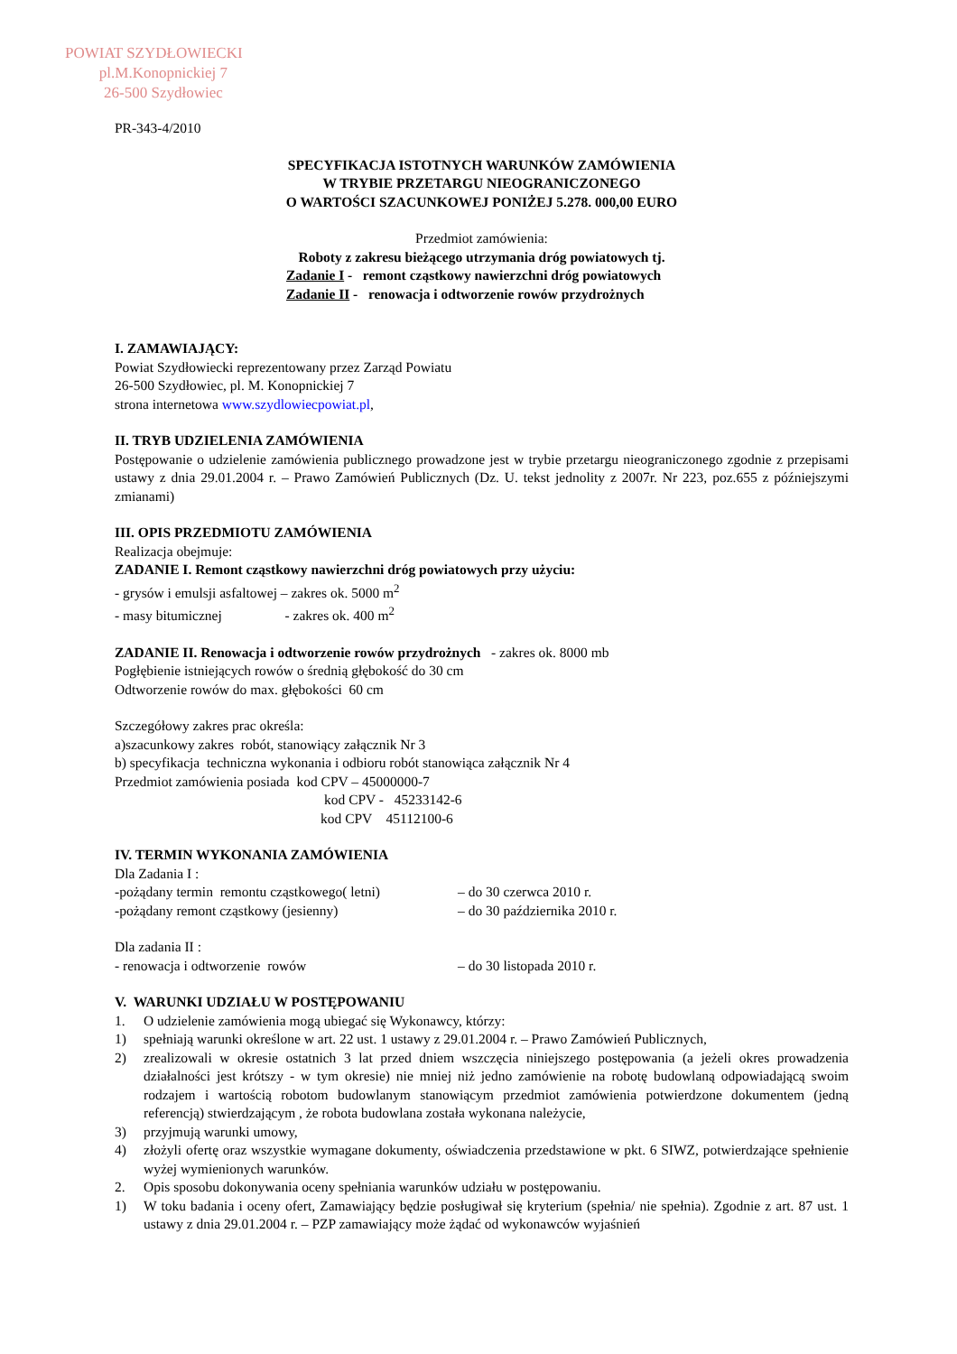POWIAT SZYDŁOWIECKI
pl.M.Konopnickiej 7
26-500 Szydłowiec
PR-343-4/2010
SPECYFIKACJA ISTOTNYCH WARUNKÓW ZAMÓWIENIA
W TRYBIE PRZETARGU NIEOGRANICZONEGO
O WARTOŚCI SZACUNKOWEJ PONIŻEJ 5.278. 000,00 EURO
Przedmiot zamówienia:
Roboty z zakresu bieżącego utrzymania dróg powiatowych tj.
Zadanie I - remont cząstkowy nawierzchni dróg powiatowych
Zadanie II - renowacja i odtworzenie rowów przydrożnych
I. ZAMAWIAJĄCY:
Powiat Szydłowiecki reprezentowany przez Zarząd Powiatu
26-500 Szydłowiec, pl. M. Konopnickiej 7
strona internetowa www.szydlowiecpowiat.pl,
II. TRYB UDZIELENIA ZAMÓWIENIA
Postępowanie o udzielenie zamówienia publicznego prowadzone jest w trybie przetargu nieograniczonego zgodnie z przepisami ustawy z dnia 29.01.2004 r. – Prawo Zamówień Publicznych (Dz. U. tekst jednolity z 2007r. Nr 223, poz.655 z późniejszymi zmianami)
III. OPIS PRZEDMIOTU ZAMÓWIENIA
Realizacja obejmuje:
ZADANIE I. Remont cząstkowy nawierzchni dróg powiatowych przy użyciu:
- grysów i emulsji asfaltowej – zakres ok. 5000 m<sup>2</sup>
- masy bitumicznej - zakres ok. 400 m<sup>2</sup>
ZADANIE II. Renowacja i odtworzenie rowów przydrożnych - zakres ok. 8000 mb
Pogłębienie istniejących rowów o średnią głębokość do 30 cm
Odtworzenie rowów do max. głębokości 60 cm
Szczegółowy zakres prac określa:
a)szacunkowy zakres robót, stanowiący załącznik Nr 3
b) specyfikacja techniczna wykonania i odbioru robót stanowiąca załącznik Nr 4
Przedmiot zamówienia posiada kod CPV – 45000000-7
kod CPV - 45233142-6
kod CPV 45112100-6
IV. TERMIN WYKONANIA ZAMÓWIENIA
Dla Zadania I :
-pożądany termin remontu cząstkowego( letni) – do 30 czerwca 2010 r.
-pożądany remont cząstkowy (jesienny) – do 30 października 2010 r.
Dla zadania II :
- renowacja i odtworzenie rowów – do 30 listopada 2010 r.
V. WARUNKI UDZIAŁU W POSTĘPOWANIU
1. O udzielenie zamówienia mogą ubiegać się Wykonawcy, którzy:
1) spełniają warunki określone w art. 22 ust. 1 ustawy z 29.01.2004 r. – Prawo Zamówień Publicznych,
2) zrealizowali w okresie ostatnich 3 lat przed dniem wszczęcia niniejszego postępowania (a jeżeli okres prowadzenia działalności jest krótszy - w tym okresie) nie mniej niż jedno zamówienie na robotę budowlaną odpowiadającą swoim rodzajem i wartością robotom budowlanym stanowiącym przedmiot zamówienia potwierdzone dokumentem (jedną referencją) stwierdzającym , że robota budowlana została wykonana należycie,
3) przyjmują warunki umowy,
4) złożyli ofertę oraz wszystkie wymagane dokumenty, oświadczenia przedstawione w pkt. 6 SIWZ, potwierdzające spełnienie wyżej wymienionych warunków.
2. Opis sposobu dokonywania oceny spełniania warunków udziału w postępowaniu.
1) W toku badania i oceny ofert, Zamawiający będzie posługiwał się kryterium (spełnia/ nie spełnia). Zgodnie z art. 87 ust. 1 ustawy z dnia 29.01.2004 r. – PZP zamawiający może żądać od wykonawców wyjaśnień